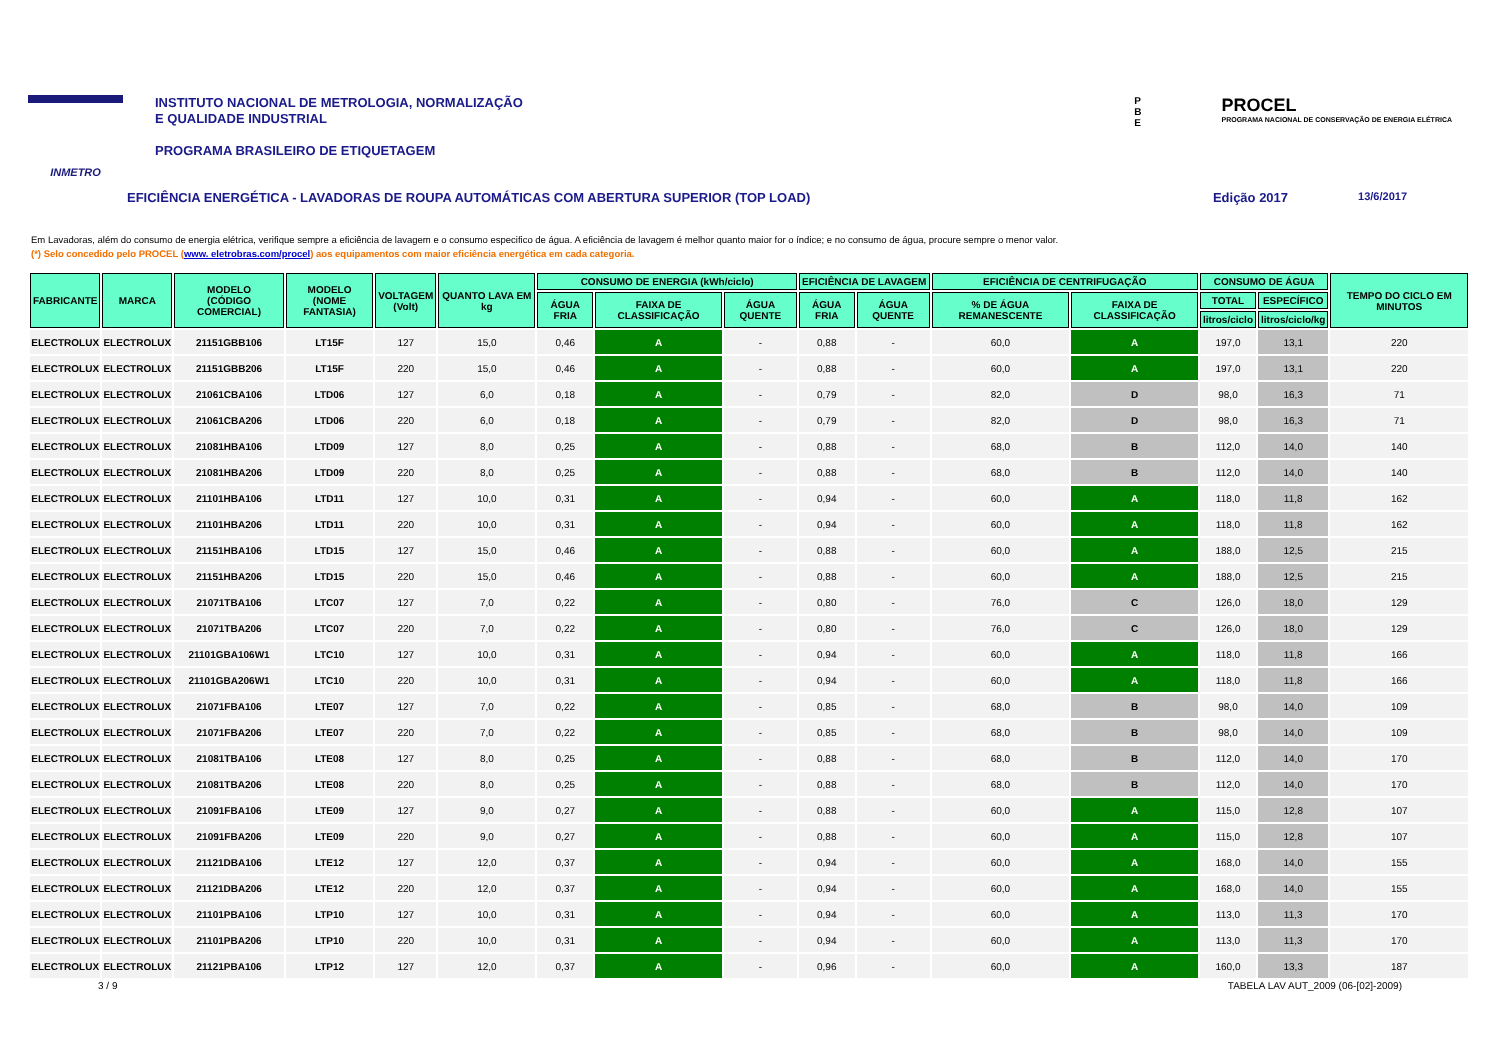INMETRO
INSTITUTO NACIONAL DE METROLOGIA, NORMALIZAÇÃO
E QUALIDADE INDUSTRIAL
PROGRAMA BRASILEIRO DE ETIQUETAGEM
P
B
E
PROCEL
PROGRAMA NACIONAL DE CONSERVAÇÃO DE ENERGIA ELÉTRICA
EFICIÊNCIA ENERGÉTICA - LAVADORAS DE ROUPA AUTOMÁTICAS COM ABERTURA SUPERIOR (TOP LOAD) Edição 2017 13/6/2017
Em Lavadoras, além do consumo de energia elétrica, verifique sempre a eficiência de lavagem e o consumo especifico de água. A eficiência de lavagem é melhor quanto maior for o índice; e no consumo de água, procure sempre o menor valor.
(*) Selo concedido pelo PROCEL (www. eletrobras.com/procel) aos equipamentos com maior eficiência energética em cada categoria.
| FABRICANTE | MARCA | MODELO (CÓDIGO COMERCIAL) | MODELO (NOME FANTASIA) | VOLTAGEM (Volt) | QUANTO LAVA EM kg | CONSUMO DE ENERGIA (kWh/ciclo) | | | EFICIÊNCIA DE LAVAGEM | | EFICIÊNCIA DE CENTRIFUGAÇÃO | | CONSUMO DE ÁGUA | | TEMPO DO CICLO EM MINUTOS |
| --- | --- | --- | --- | --- | --- | --- | --- | --- | --- | --- | --- | --- | --- | --- | --- |
| | | | | | | ÁGUA FRIA | FAIXA DE CLASSIFICAÇÃO | ÁGUA QUENTE | ÁGUA FRIA | ÁGUA QUENTE | % DE ÁGUA REMANESCENTE | FAIXA DE CLASSIFICAÇÃO | TOTAL | ESPECÍFICO | |
| | | | | | | | | | | | | | litros/ciclo | litros/ciclo/kg | |
| ELECTROLUX | ELECTROLUX | 21151GBB106 | LT15F | 127 | 15,0 | 0,46 | A | - | 0,88 | - | 60,0 | A | 197,0 | 13,1 | 220 |
| ELECTROLUX | ELECTROLUX | 21151GBB206 | LT15F | 220 | 15,0 | 0,46 | A | - | 0,88 | - | 60,0 | A | 197,0 | 13,1 | 220 |
| ELECTROLUX | ELECTROLUX | 21061CBA106 | LTD06 | 127 | 6,0 | 0,18 | A | - | 0,79 | - | 82,0 | D | 98,0 | 16,3 | 71 |
| ELECTROLUX | ELECTROLUX | 21061CBA206 | LTD06 | 220 | 6,0 | 0,18 | A | - | 0,79 | - | 82,0 | D | 98,0 | 16,3 | 71 |
| ELECTROLUX | ELECTROLUX | 21081HBA106 | LTD09 | 127 | 8,0 | 0,25 | A | - | 0,88 | - | 68,0 | B | 112,0 | 14,0 | 140 |
| ELECTROLUX | ELECTROLUX | 21081HBA206 | LTD09 | 220 | 8,0 | 0,25 | A | - | 0,88 | - | 68,0 | B | 112,0 | 14,0 | 140 |
| ELECTROLUX | ELECTROLUX | 21101HBA106 | LTD11 | 127 | 10,0 | 0,31 | A | - | 0,94 | - | 60,0 | A | 118,0 | 11,8 | 162 |
| ELECTROLUX | ELECTROLUX | 21101HBA206 | LTD11 | 220 | 10,0 | 0,31 | A | - | 0,94 | - | 60,0 | A | 118,0 | 11,8 | 162 |
| ELECTROLUX | ELECTROLUX | 21151HBA106 | LTD15 | 127 | 15,0 | 0,46 | A | - | 0,88 | - | 60,0 | A | 188,0 | 12,5 | 215 |
| ELECTROLUX | ELECTROLUX | 21151HBA206 | LTD15 | 220 | 15,0 | 0,46 | A | - | 0,88 | - | 60,0 | A | 188,0 | 12,5 | 215 |
| ELECTROLUX | ELECTROLUX | 21071TBA106 | LTC07 | 127 | 7,0 | 0,22 | A | - | 0,80 | - | 76,0 | C | 126,0 | 18,0 | 129 |
| ELECTROLUX | ELECTROLUX | 21071TBA206 | LTC07 | 220 | 7,0 | 0,22 | A | - | 0,80 | - | 76,0 | C | 126,0 | 18,0 | 129 |
| ELECTROLUX | ELECTROLUX | 21101GBA106W1 | LTC10 | 127 | 10,0 | 0,31 | A | - | 0,94 | - | 60,0 | A | 118,0 | 11,8 | 166 |
| ELECTROLUX | ELECTROLUX | 21101GBA206W1 | LTC10 | 220 | 10,0 | 0,31 | A | - | 0,94 | - | 60,0 | A | 118,0 | 11,8 | 166 |
| ELECTROLUX | ELECTROLUX | 21071FBA106 | LTE07 | 127 | 7,0 | 0,22 | A | - | 0,85 | - | 68,0 | B | 98,0 | 14,0 | 109 |
| ELECTROLUX | ELECTROLUX | 21071FBA206 | LTE07 | 220 | 7,0 | 0,22 | A | - | 0,85 | - | 68,0 | B | 98,0 | 14,0 | 109 |
| ELECTROLUX | ELECTROLUX | 21081TBA106 | LTE08 | 127 | 8,0 | 0,25 | A | - | 0,88 | - | 68,0 | B | 112,0 | 14,0 | 170 |
| ELECTROLUX | ELECTROLUX | 21081TBA206 | LTE08 | 220 | 8,0 | 0,25 | A | - | 0,88 | - | 68,0 | B | 112,0 | 14,0 | 170 |
| ELECTROLUX | ELECTROLUX | 21091FBA106 | LTE09 | 127 | 9,0 | 0,27 | A | - | 0,88 | - | 60,0 | A | 115,0 | 12,8 | 107 |
| ELECTROLUX | ELECTROLUX | 21091FBA206 | LTE09 | 220 | 9,0 | 0,27 | A | - | 0,88 | - | 60,0 | A | 115,0 | 12,8 | 107 |
| ELECTROLUX | ELECTROLUX | 21121DBA106 | LTE12 | 127 | 12,0 | 0,37 | A | - | 0,94 | - | 60,0 | A | 168,0 | 14,0 | 155 |
| ELECTROLUX | ELECTROLUX | 21121DBA206 | LTE12 | 220 | 12,0 | 0,37 | A | - | 0,94 | - | 60,0 | A | 168,0 | 14,0 | 155 |
| ELECTROLUX | ELECTROLUX | 21101PBA106 | LTP10 | 127 | 10,0 | 0,31 | A | - | 0,94 | - | 60,0 | A | 113,0 | 11,3 | 170 |
| ELECTROLUX | ELECTROLUX | 21101PBA206 | LTP10 | 220 | 10,0 | 0,31 | A | - | 0,94 | - | 60,0 | A | 113,0 | 11,3 | 170 |
| ELECTROLUX | ELECTROLUX | 21121PBA106 | LTP12 | 127 | 12,0 | 0,37 | A | - | 0,96 | - | 60,0 | A | 160,0 | 13,3 | 187 |
3 / 9 TABELA LAV AUT_2009 (06-[02]-2009)